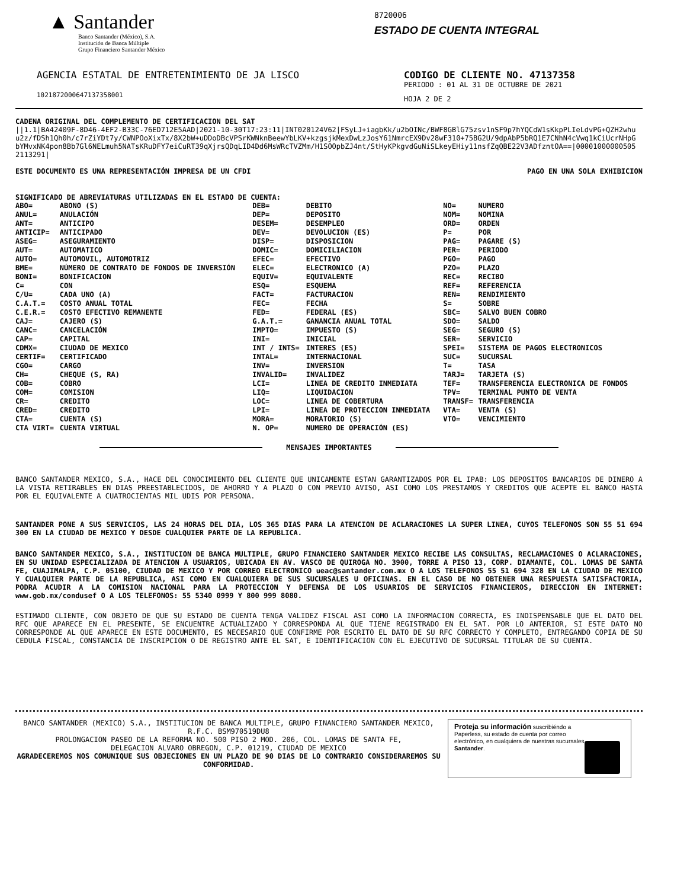▲ Santander
Banco Santander (México), S.A.
Institución de Banca Múltiple
Grupo Financiero Santander México
8720006
ESTADO DE CUENTA INTEGRAL
AGENCIA ESTATAL DE ENTRETENIMIENTO DE JA LISCO
1021872000647137358001
CODIGO DE CLIENTE NO. 47137358
PERIODO : 01 AL 31 DE OCTUBRE DE 2021
HOJA 2 DE 2
CADENA ORIGINAL DEL COMPLEMENTO DE CERTIFICACION DEL SAT
||1.1|BA42409F-8D46-4EF2-B33C-76ED712E5AAD|2021-10-30T17:23:11|INT020124V62|FSyLJ+iagbKk/u2bOINc/BWF8GBlG75zsv1nSF9p7hYQCdW1sKkpPLIeLdvPG+QZH2whu u2z/fDSh1Qh0h/c7rZiYDt7y/CWNPOoXixTx/8X2bW+uDDoDBcVPSrKWNknBeewYbLKV+kzgsjkMexDwLzJosY61NmrcEX9Dv28wF310+75BG2U/9dpAbP5bRQ1E7CNhN4cVwq1kCiUcrNHpG bYMvxNK4pon8Bb7Gl6NELmuh5NATsKRuDFY7eiCuRT39qXjrsQDqLID4Dd6MsWRcTVZMm/H1SOOpbZJ4nt/StHyKPkgvdGuNiSLkeyEHiy11nsfZqQBE22V3ADfzntOA==|00001000000505 2113291|
ESTE DOCUMENTO ES UNA REPRESENTACIÓN IMPRESA DE UN CFDI PAGO EN UNA SOLA EXHIBICION
SIGNIFICADO DE ABREVIATURAS UTILIZADAS EN EL ESTADO DE CUENTA:
| ABO= | ABONO (S) | DEB= | DEBITO | NO= | NUMERO |
| ANUL= | ANULACIÓN | DEP= | DEPOSITO | NOM= | NOMINA |
| ANT= | ANTICIPO | DESEM= | DESEMPLEO | ORD= | ORDEN |
| ANTICIP= | ANTICIPADO | DEV= | DEVOLUCION (ES) | P= | POR |
| ASEG= | ASEGURAMIENTO | DISP= | DISPOSICION | PAG= | PAGARE (S) |
| AUT= | AUTOMATICO | DOMIC= | DOMICILIACION | PER= | PERIODO |
| AUTO= | AUTOMOVIL, AUTOMOTRIZ | EFEC= | EFECTIVO | PGO= | PAGO |
| BME= | NÚMERO DE CONTRATO DE FONDOS DE INVERSIÓN | ELEC= | ELECTRONICO (A) | PZO= | PLAZO |
| BONI= | BONIFICACION | EQUIV= | EQUIVALENTE | REC= | RECIBO |
| C= | CON | ESQ= | ESQUEMA | REF= | REFERENCIA |
| C/U= | CADA UNO (A) | FACT= | FACTURACION | REN= | RENDIMIENTO |
| C.A.T.= | COSTO ANUAL TOTAL | FEC= | FECHA | S= | SOBRE |
| C.E.R.= | COSTO EFECTIVO REMANENTE | FED= | FEDERAL (ES) | SBC= | SALVO BUEN COBRO |
| CAJ= | CAJERO (S) | G.A.T.= | GANANCIA ANUAL TOTAL | SDO= | SALDO |
| CANC= | CANCELACIÓN | IMPTO= | IMPUESTO (S) | SEG= | SEGURO (S) |
| CAP= | CAPITAL | INI= | INICIAL | SER= | SERVICIO |
| CDMX= | CIUDAD DE MEXICO | INT / INTS= | INTERES (ES) | SPEI= | SISTEMA DE PAGOS ELECTRONICOS |
| CERTIF= | CERTIFICADO | INTAL= | INTERNACIONAL | SUC= | SUCURSAL |
| CGO= | CARGO | INV= | INVERSION | T= | TASA |
| CH= | CHEQUE (S, RA) | INVALID= | INVALIDEZ | TARJ= | TARJETA (S) |
| COB= | COBRO | LCI= | LINEA DE CREDITO INMEDIATA | TEF= | TRANSFERENCIA ELECTRONICA DE FONDOS |
| COM= | COMISION | LIQ= | LIQUIDACION | TPV= | TERMINAL PUNTO DE VENTA |
| CR= | CREDITO | LOC= | LINEA DE COBERTURA | TRANSF= | TRANSFERENCIA |
| CRED= | CREDITO | LPI= | LINEA DE PROTECCION INMEDIATA | VTA= | VENTA (S) |
| CTA= | CUENTA (S) | MORA= | MORATORIO (S) | VTO= | VENCIMIENTO |
| CTA VIRT= | CUENTA VIRTUAL | N. OP= | NUMERO DE OPERACIÓN (ES) | | |
MENSAJES IMPORTANTES
BANCO SANTANDER MEXICO, S.A., HACE DEL CONOCIMIENTO DEL CLIENTE QUE UNICAMENTE ESTAN GARANTIZADOS POR EL IPAB: LOS DEPOSITOS BANCARIOS DE DINERO A LA VISTA RETIRABLES EN DIAS PREESTABLECIDOS, DE AHORRO Y A PLAZO O CON PREVIO AVISO, ASI COMO LOS PRESTAMOS Y CREDITOS QUE ACEPTE EL BANCO HASTA POR EL EQUIVALENTE A CUATROCIENTAS MIL UDIS POR PERSONA.
SANTANDER PONE A SUS SERVICIOS, LAS 24 HORAS DEL DIA, LOS 365 DIAS PARA LA ATENCION DE ACLARACIONES LA SUPER LINEA, CUYOS TELEFONOS SON 55 51 694 300 EN LA CIUDAD DE MEXICO Y DESDE CUALQUIER PARTE DE LA REPUBLICA.
BANCO SANTANDER MEXICO, S.A., INSTITUCION DE BANCA MULTIPLE, GRUPO FINANCIERO SANTANDER MEXICO RECIBE LAS CONSULTAS, RECLAMACIONES O ACLARACIONES, EN SU UNIDAD ESPECIALIZADA DE ATENCION A USUARIOS, UBICADA EN AV. VASCO DE QUIROGA NO. 3900, TORRE A PISO 13, CORP. DIAMANTE, COL. LOMAS DE SANTA FE, CUAJIMALPA, C.P. 05100, CIUDAD DE MEXICO Y POR CORREO ELECTRONICO ueac@santander.com.mx O A LOS TELEFONOS 55 51 694 328 EN LA CIUDAD DE MEXICO Y CUALQUIER PARTE DE LA REPUBLICA, ASI COMO EN CUALQUIERA DE SUS SUCURSALES U OFICINAS. EN EL CASO DE NO OBTENER UNA RESPUESTA SATISFACTORIA, PODRA ACUDIR A LA COMISION NACIONAL PARA LA PROTECCION Y DEFENSA DE LOS USUARIOS DE SERVICIOS FINANCIEROS, DIRECCION EN INTERNET: www.gob.mx/condusef O A LOS TELEFONOS: 55 5340 0999 Y 800 999 8080.
ESTIMADO CLIENTE, CON OBJETO DE QUE SU ESTADO DE CUENTA TENGA VALIDEZ FISCAL ASI COMO LA INFORMACION CORRECTA, ES INDISPENSABLE QUE EL DATO DEL RFC QUE APARECE EN EL PRESENTE, SE ENCUENTRE ACTUALIZADO Y CORRESPONDA AL QUE TIENE REGISTRADO EN EL SAT. POR LO ANTERIOR, SI ESTE DATO NO CORRESPONDE AL QUE APARECE EN ESTE DOCUMENTO, ES NECESARIO QUE CONFIRME POR ESCRITO EL DATO DE SU RFC CORRECTO Y COMPLETO, ENTREGANDO COPIA DE SU CEDULA FISCAL, CONSTANCIA DE INSCRIPCION O DE REGISTRO ANTE EL SAT, E IDENTIFICACION CON EL EJECUTIVO DE SUCURSAL TITULAR DE SU CUENTA.
BANCO SANTANDER (MEXICO) S.A., INSTITUCION DE BANCA MULTIPLE, GRUPO FINANCIERO SANTANDER MEXICO,
R.F.C. BSM970519DU8
PROLONGACION PASEO DE LA REFORMA NO. 500 PISO 2 MOD. 206, COL. LOMAS DE SANTA FE,
DELEGACION ALVARO OBREGON, C.P. 01219, CIUDAD DE MEXICO
AGRADECEREMOS NOS COMUNIQUE SUS OBJECIONES EN UN PLAZO DE 90 DIAS DE LO CONTRARIO CONSIDERAREMOS SU CONFORMIDAD.
Proteja su información suscribiéndo a Paperless, su estado de cuenta por correo electrónico, en cualquiera de nuestras sucursales Santander.